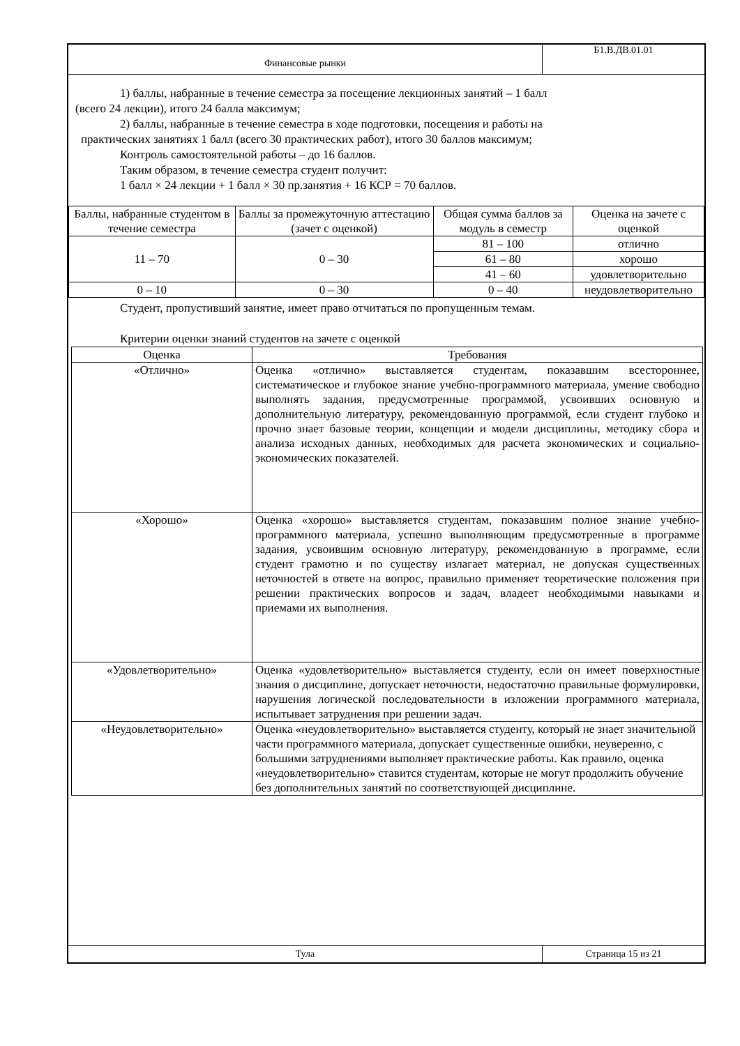Финансовые рынки
Б1.В.ДВ.01.01
1) баллы, набранные в течение семестра за посещение лекционных занятий – 1 балл
(всего 24 лекции), итого 24 балла максимум;
2) баллы, набранные в течение семестра в ходе подготовки, посещения и работы на
практических занятиях 1 балл (всего 30 практических работ), итого 30 баллов максимум;
Контроль самостоятельной работы – до 16 баллов.
Таким образом, в течение семестра студент получит:
1 балл × 24 лекции + 1 балл × 30 пр.занятия + 16 КСР = 70 баллов.
| Баллы, набранные студентом в течение семестра | Баллы за промежуточную аттестацию (зачет с оценкой) | Общая сумма баллов за модуль в семестр | Оценка на зачете с оценкой |
| --- | --- | --- | --- |
| 11 – 70 | 0 – 30 | 81 – 100 | отлично |
| | | 61 – 80 | хорошо |
| | | 41 – 60 | удовлетворительно |
| 0 – 10 | 0 – 30 | 0 – 40 | неудовлетворительно |
Студент, пропустивший занятие, имеет право отчитаться по пропущенным темам.
Критерии оценки знаний студентов на зачете с оценкой
| Оценка | Требования |
| --- | --- |
| «Отлично» | Оценка «отлично» выставляется студентам, показавшим всестороннее, систематическое и глубокое знание учебно-программного материала, умение свободно выполнять задания, предусмотренные программой, усвоивших основную и дополнительную литературу, рекомендованную программой, если студент глубоко и прочно знает базовые теории, концепции и модели дисциплины, методику сбора и анализа исходных данных, необходимых для расчета экономических и социально-экономических показателей. |
| «Хорошо» | Оценка «хорошо» выставляется студентам, показавшим полное знание учебно-программного материала, успешно выполняющим предусмотренные в программе задания, усвоившим основную литературу, рекомендованную в программе, если студент грамотно и по существу излагает материал, не допуская существенных неточностей в ответе на вопрос, правильно применяет теоретические положения при решении практических вопросов и задач, владеет необходимыми навыками и приемами их выполнения. |
| «Удовлетворительно» | Оценка «удовлетворительно» выставляется студенту, если он имеет поверхностные знания о дисциплине, допускает неточности, недостаточно правильные формулировки, нарушения логической последовательности в изложении программного материала, испытывает затруднения при решении задач. |
| «Неудовлетворительно» | Оценка «неудовлетворительно» выставляется студенту, который не знает значительной части программного материала, допускает существенные ошибки, неуверенно, с большими затруднениями выполняет практические работы. Как правило, оценка «неудовлетворительно» ставится студентам, которые не могут продолжить обучение без дополнительных занятий по соответствующей дисциплине. |
Тула Страница 15 из 21